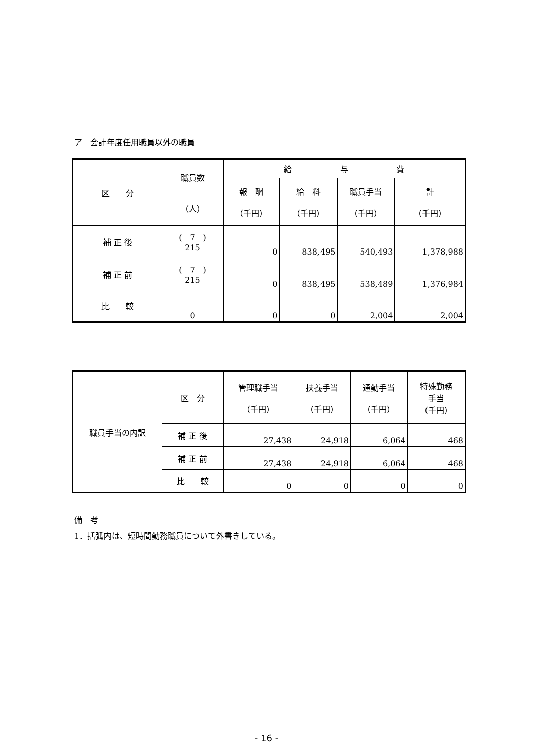ア　会計年度任用職員以外の職員
| 区 分 | 職員数 （人） | 給 与 費 | | | |
| --- | --- | --- | --- | --- | --- |
| | | 報 酬 （千円） | 給 料 （千円） | 職員手当 （千円） | 計 （千円） |
| 補 正 後 | ( 7 ) 215 | 0 | 838,495 | 540,493 | 1,378,988 |
| 補 正 前 | ( 7 ) 215 | 0 | 838,495 | 538,489 | 1,376,984 |
| 比 較 | 0 | 0 | 0 | 2,004 | 2,004 |
| 職員手当の内訳 | 区 分 | 管理職手当 （千円） | 扶養手当 （千円） | 通勤手当 （千円） | 特殊勤務 手当 （千円） |
| | 補 正 後 | 27,438 | 24,918 | 6,064 | 468 |
| | 補 正 前 | 27,438 | 24,918 | 6,064 | 468 |
| | 比 較 | 0 | 0 | 0 | 0 |
備　考
1．括弧内は、短時間勤務職員について外書きしている。
- 16 -